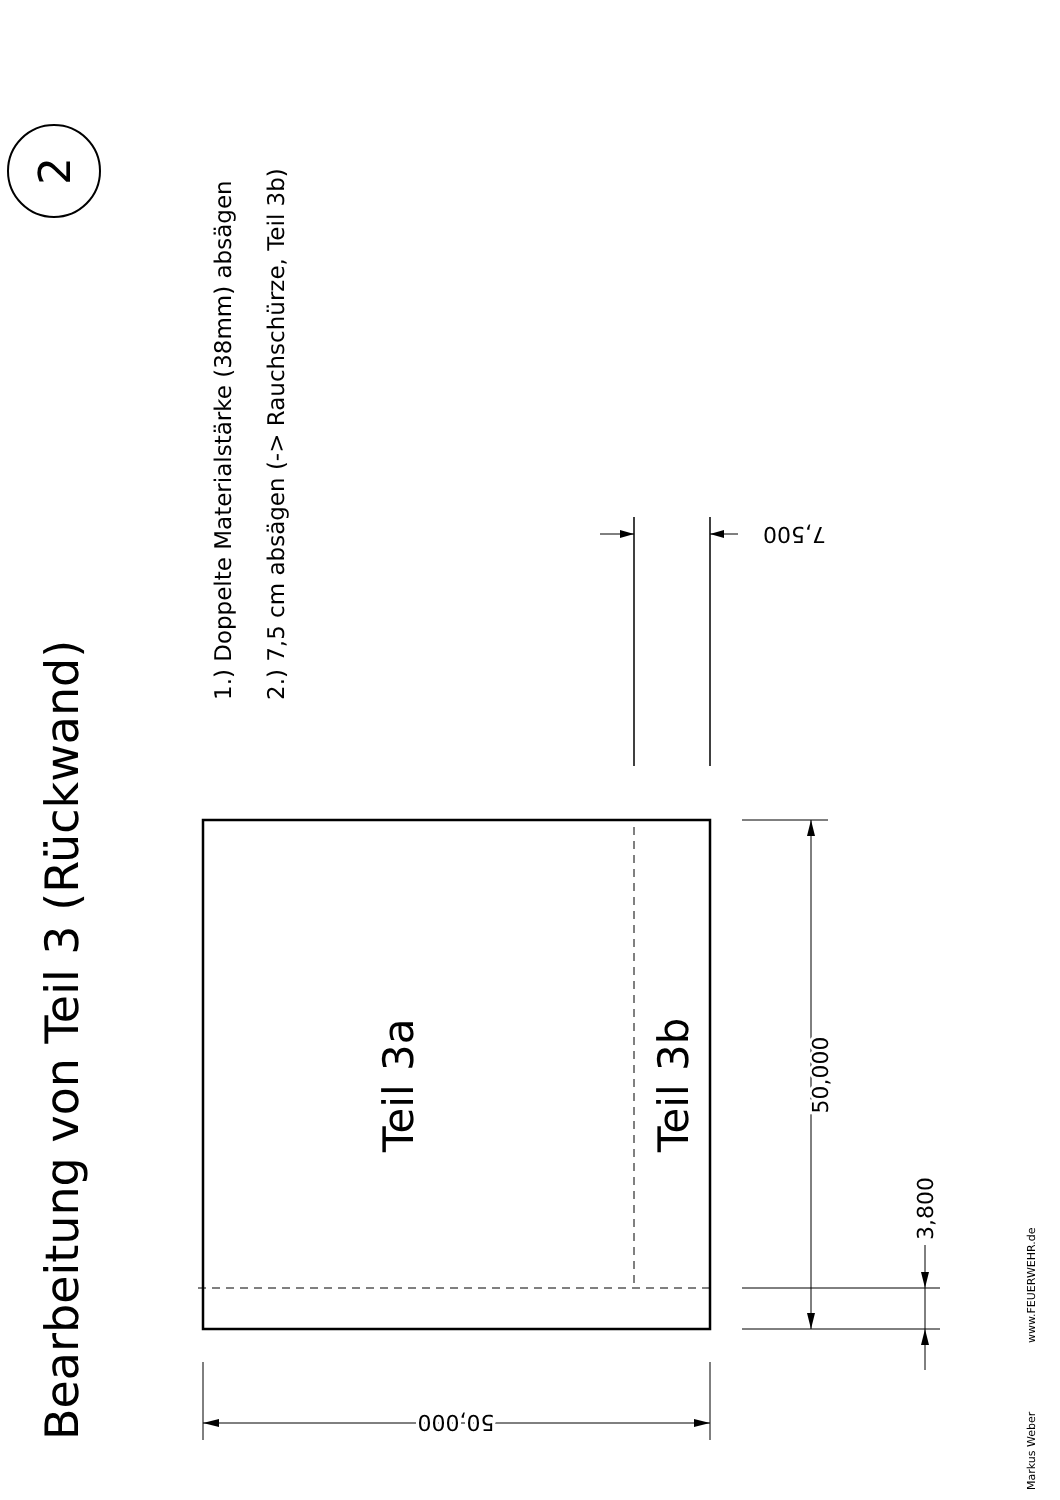Bearbeitung von Teil 3 (Rückwand)
2
1.) Doppelte Materialstärke (38mm) absägen
2.) 7,5 cm absägen (-> Rauchschürze, Teil 3b)
7,500
Teil 3a
Teil 3b
50,000
3,800
50,000
Markus Weber
www.FEUERWEHR.de